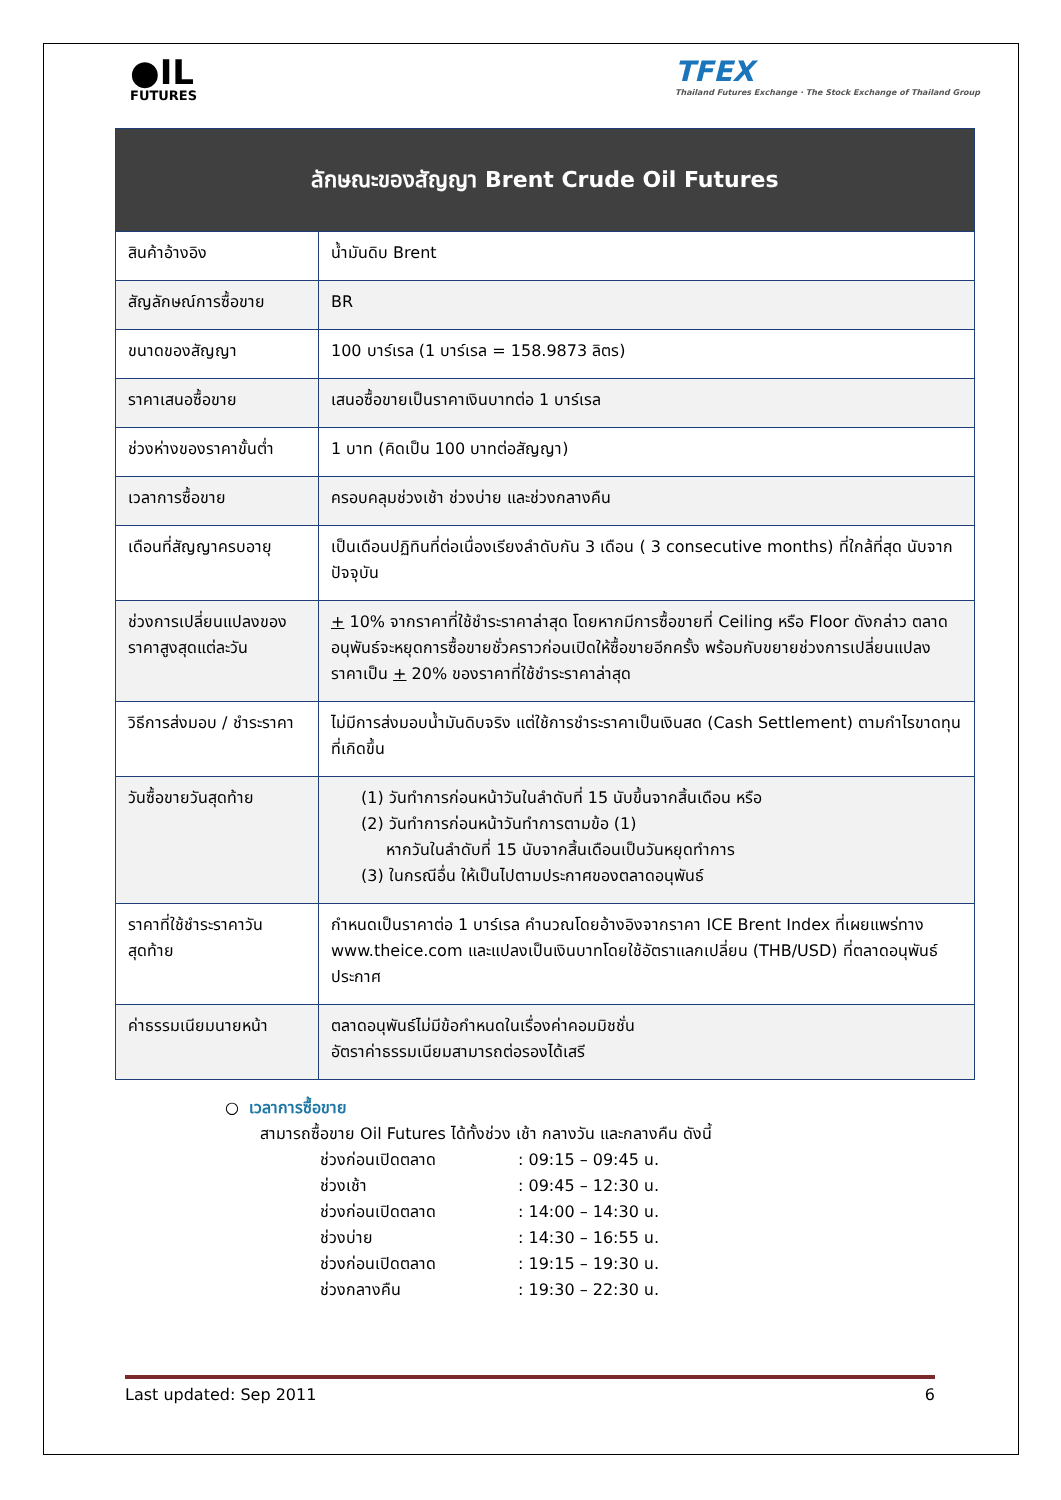●IL
FUTURES
TFEX
Thailand Futures Exchange · The Stock Exchange of Thailand Group
| ลักษณะของสัญญา Brent Crude Oil Futures | |
| --- | --- |
| สินค้าอ้างอิง | น้ำมันดิบ Brent |
| สัญลักษณ์การซื้อขาย | BR |
| ขนาดของสัญญา | 100 บาร์เรล (1 บาร์เรล = 158.9873 ลิตร) |
| ราคาเสนอซื้อขาย | เสนอซื้อขายเป็นราคาเงินบาทต่อ 1 บาร์เรล |
| ช่วงห่างของราคาขั้นต่ำ | 1 บาท (คิดเป็น 100 บาทต่อสัญญา) |
| เวลาการซื้อขาย | ครอบคลุมช่วงเช้า ช่วงบ่าย และช่วงกลางคืน |
| เดือนที่สัญญาครบอายุ | เป็นเดือนปฏิทินที่ต่อเนื่องเรียงลำดับกัน 3 เดือน ( 3 consecutive months) ที่ใกล้ที่สุด นับจากปัจจุบัน |
| ช่วงการเปลี่ยนแปลงของราคาสูงสุดแต่ละวัน | + 10% จากราคาที่ใช้ชำระราคาล่าสุด โดยหากมีการซื้อขายที่ Ceiling หรือ Floor ดังกล่าว ตลาดอนุพันธ์จะหยุดการซื้อขายชั่วคราวก่อนเปิดให้ซื้อขายอีกครั้ง พร้อมกับขยายช่วงการเปลี่ยนแปลงราคาเป็น + 20% ของราคาที่ใช้ชำระราคาล่าสุด |
| วิธีการส่งมอบ / ชำระราคา | ไม่มีการส่งมอบน้ำมันดิบจริง แต่ใช้การชำระราคาเป็นเงินสด (Cash Settlement) ตามกำไรขาดทุนที่เกิดขึ้น |
| วันซื้อขายวันสุดท้าย | (1) วันทำการก่อนหน้าวันในลำดับที่ 15 นับขึ้นจากสิ้นเดือน หรือ (2) วันทำการก่อนหน้าวันทำการตามข้อ (1) หากวันในลำดับที่ 15 นับจากสิ้นเดือนเป็นวันหยุดทำการ (3) ในกรณีอื่น ให้เป็นไปตามประกาศของตลาดอนุพันธ์ |
| ราคาที่ใช้ชำระราคาวันสุดท้าย | กำหนดเป็นราคาต่อ 1 บาร์เรล คำนวณโดยอ้างอิงจากราคา ICE Brent Index ที่เผยแพร่ทาง www.theice.com และแปลงเป็นเงินบาทโดยใช้อัตราแลกเปลี่ยน (THB/USD) ที่ตลาดอนุพันธ์ประกาศ |
| ค่าธรรมเนียมนายหน้า | ตลาดอนุพันธ์ไม่มีข้อกำหนดในเรื่องค่าคอมมิชชั่น อัตราค่าธรรมเนียมสามารถต่อรองได้เสรี |
○ เวลาการซื้อขาย
สามารถซื้อขาย Oil Futures ได้ทั้งช่วง เช้า กลางวัน และกลางคืน ดังนี้
| ช่วงก่อนเปิดตลาด | : 09:15 – 09:45 น. |
| ช่วงเช้า | : 09:45 – 12:30 น. |
| ช่วงก่อนเปิดตลาด | : 14:00 – 14:30 น. |
| ช่วงบ่าย | : 14:30 – 16:55 น. |
| ช่วงก่อนเปิดตลาด | : 19:15 – 19:30 น. |
| ช่วงกลางคืน | : 19:30 – 22:30 น. |
Last updated: Sep 2011 6